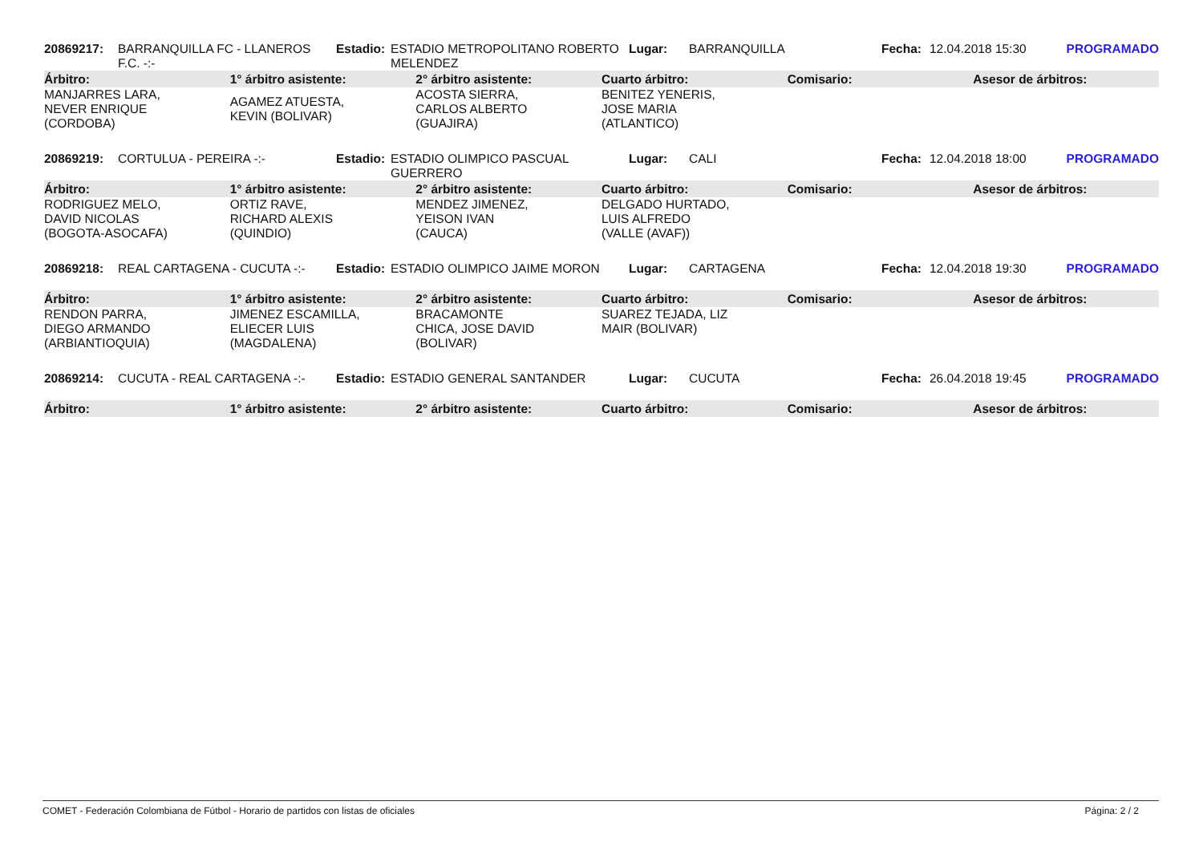| 20869217: | BARRANQUILLA FC - LLANEROS F.C. -:- | Estadio: | ESTADIO METROPOLITANO ROBERTO MELENDEZ | Lugar: | BARRANQUILLA | Fecha: | 12.04.2018 15:30 | PROGRAMADO |
| Árbitro: | 1° árbitro asistente: | 2° árbitro asistente: | Cuarto árbitro: | Comisario: | Asesor de árbitros: |
| --- | --- | --- | --- | --- | --- |
| MANJARRES LARA, NEVER ENRIQUE (CORDOBA) | AGAMEZ ATUESTA, KEVIN (BOLIVAR) | ACOSTA SIERRA, CARLOS ALBERTO (GUAJIRA) | BENITEZ YENERIS, JOSE MARIA (ATLANTICO) | | |
| 20869219: | CORTULUA - PEREIRA -:- | Estadio: | ESTADIO OLIMPICO PASCUAL GUERRERO | Lugar: | CALI | Fecha: | 12.04.2018 18:00 | PROGRAMADO |
| Árbitro: | 1° árbitro asistente: | 2° árbitro asistente: | Cuarto árbitro: | Comisario: | Asesor de árbitros: |
| --- | --- | --- | --- | --- | --- |
| RODRIGUEZ MELO, DAVID NICOLAS (BOGOTA-ASOCAFA) | ORTIZ RAVE, RICHARD ALEXIS (QUINDIO) | MENDEZ JIMENEZ, YEISON IVAN (CAUCA) | DELGADO HURTADO, LUIS ALFREDO (VALLE (AVAF)) | | |
| 20869218: | REAL CARTAGENA - CUCUTA -:- | Estadio: | ESTADIO OLIMPICO JAIME MORON | Lugar: | CARTAGENA | Fecha: | 12.04.2018 19:30 | PROGRAMADO |
| Árbitro: | 1° árbitro asistente: | 2° árbitro asistente: | Cuarto árbitro: | Comisario: | Asesor de árbitros: |
| --- | --- | --- | --- | --- | --- |
| RENDON PARRA, DIEGO ARMANDO (ARBIANTIOQUIA) | JIMENEZ ESCAMILLA, ELIECER LUIS (MAGDALENA) | BRACAMONTE CHICA, JOSE DAVID (BOLIVAR) | SUAREZ TEJADA, LIZ MAIR (BOLIVAR) | | |
| 20869214: | CUCUTA - REAL CARTAGENA -:- | Estadio: | ESTADIO GENERAL SANTANDER | Lugar: | CUCUTA | Fecha: | 26.04.2018 19:45 | PROGRAMADO |
| Árbitro: | 1° árbitro asistente: | 2° árbitro asistente: | Cuarto árbitro: | Comisario: | Asesor de árbitros: |
| --- | --- | --- | --- | --- | --- |
COMET - Federación Colombiana de Fútbol - Horario de partidos con listas de oficiales Página: 2 / 2